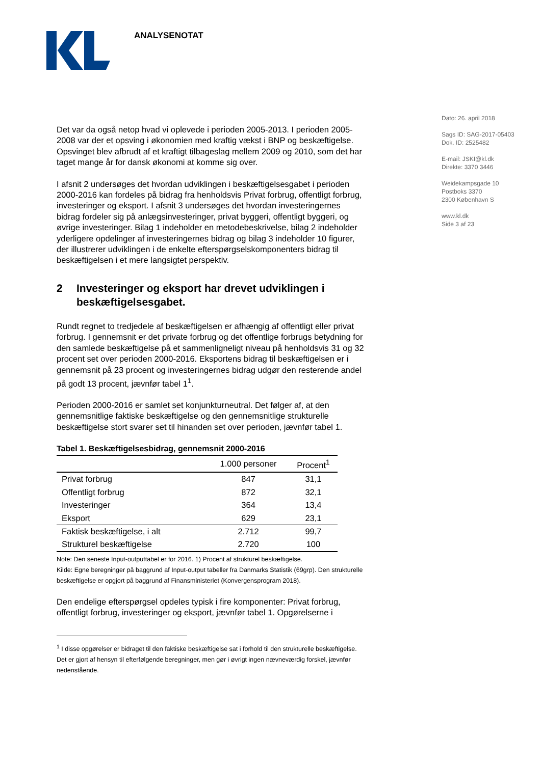ANALYSENOTAT
Dato: 26. april 2018
Sags ID: SAG-2017-05403
Dok. ID: 2525482
E-mail: JSKI@kl.dk
Direkte: 3370 3446
Weidekampsgade 10
Postboks 3370
2300 København S
www.kl.dk
Side 3 af 23
Det var da også netop hvad vi oplevede i perioden 2005-2013. I perioden 2005-2008 var der et opsving i økonomien med kraftig vækst i BNP og beskæftigelse. Opsvinget blev afbrudt af et kraftigt tilbageslag mellem 2009 og 2010, som det har taget mange år for dansk økonomi at komme sig over.
I afsnit 2 undersøges det hvordan udviklingen i beskæftigelsesgabet i perioden 2000-2016 kan fordeles på bidrag fra henholdsvis Privat forbrug, offentligt forbrug, investeringer og eksport. I afsnit 3 undersøges det hvordan investeringernes bidrag fordeler sig på anlægsinvesteringer, privat byggeri, offentligt byggeri, og øvrige investeringer. Bilag 1 indeholder en metodebeskrivelse, bilag 2 indeholder yderligere opdelinger af investeringernes bidrag og bilag 3 indeholder 10 figurer, der illustrerer udviklingen i de enkelte efterspørgselskomponenters bidrag til beskæftigelsen i et mere langsigtet perspektiv.
2 Investeringer og eksport har drevet udviklingen i beskæftigelsesgabet.
Rundt regnet to tredjedele af beskæftigelsen er afhængig af offentligt eller privat forbrug. I gennemsnit er det private forbrug og det offentlige forbrugs betydning for den samlede beskæftigelse på et sammenligneligt niveau på henholdsvis 31 og 32 procent set over perioden 2000-2016. Eksportens bidrag til beskæftigelsen er i gennemsnit på 23 procent og investeringernes bidrag udgør den resterende andel på godt 13 procent, jævnfør tabel 1<sup>1</sup>.
Perioden 2000-2016 er samlet set konjunkturneutral. Det følger af, at den gennemsnitlige faktiske beskæftigelse og den gennemsnitlige strukturelle beskæftigelse stort svarer set til hinanden set over perioden, jævnfør tabel 1.
Tabel 1. Beskæftigelsesbidrag, gennemsnit 2000-2016
| | 1.000 personer | Procent<sup>1</sup> |
| --- | --- | --- |
| Privat forbrug | 847 | 31,1 |
| Offentligt forbrug | 872 | 32,1 |
| Investeringer | 364 | 13,4 |
| Eksport | 629 | 23,1 |
| Faktisk beskæftigelse, i alt | 2.712 | 99,7 |
| Strukturel beskæftigelse | 2.720 | 100 |
Note: Den seneste Input-outputtabel er for 2016. 1) Procent af strukturel beskæftigelse.
Kilde: Egne beregninger på baggrund af Input-output tabeller fra Danmarks Statistik (69grp). Den strukturelle beskæftigelse er opgjort på baggrund af Finansministeriet (Konvergensprogram 2018).
Den endelige efterspørgsel opdeles typisk i fire komponenter: Privat forbrug, offentligt forbrug, investeringer og eksport, jævnfør tabel 1. Opgørelserne i
<sup>1</sup> I disse opgørelser er bidraget til den faktiske beskæftigelse sat i forhold til den strukturelle beskæftigelse. Det er gjort af hensyn til efterfølgende beregninger, men gør i øvrigt ingen nævneværdig forskel, jævnfør nedenstående.